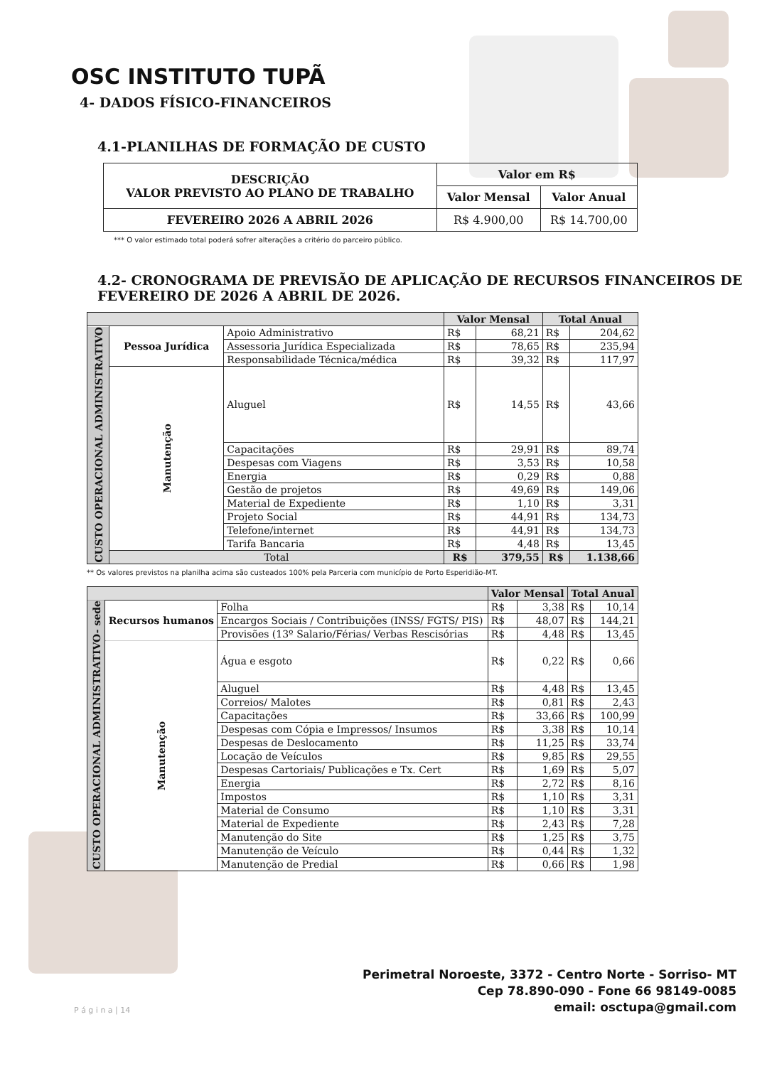OSC INSTITUTO TUPÃ
4- DADOS FÍSICO-FINANCEIROS
4.1-PLANILHAS DE FORMAÇÃO DE CUSTO
| DESCRIÇÃO VALOR PREVISTO AO PLANO DE TRABALHO | Valor em R$ | |
| --- | --- | --- |
| | Valor Mensal | Valor Anual |
| FEVEREIRO 2026 A ABRIL 2026 | R$ 4.900,00 | R$ 14.700,00 |
*** O valor estimado total poderá sofrer alterações a critério do parceiro público.
4.2- CRONOGRAMA DE PREVISÃO DE APLICAÇÃO DE RECURSOS FINANCEIROS DE FEVEREIRO DE 2026 A ABRIL DE 2026.
| | | | Valor Mensal | | Total Anual | |
| --- | --- | --- | --- | --- | --- | --- |
| CUSTO OPERACIONAL ADMINISTRATIVO | Pessoa Jurídica | Apoio Administrativo | R$ | 68,21 | R$ | 204,62 |
| | | Assessoria Jurídica Especializada | R$ | 78,65 | R$ | 235,94 |
| | | Responsabilidade Técnica/médica | R$ | 39,32 | R$ | 117,97 |
| | Manutenção | Aluguel | R$ | 14,55 | R$ | 43,66 |
| | | Capacitações | R$ | 29,91 | R$ | 89,74 |
| | | Despesas com Viagens | R$ | 3,53 | R$ | 10,58 |
| | | Energia | R$ | 0,29 | R$ | 0,88 |
| | | Gestão de projetos | R$ | 49,69 | R$ | 149,06 |
| | | Material de Expediente | R$ | 1,10 | R$ | 3,31 |
| | | Projeto Social | R$ | 44,91 | R$ | 134,73 |
| | | Telefone/internet | R$ | 44,91 | R$ | 134,73 |
| | | Tarifa Bancaria | R$ | 4,48 | R$ | 13,45 |
| | Total | | R$ | 379,55 | R$ | 1.138,66 |
** Os valores previstos na planilha acima são custeados 100% pela Parceria com município de Porto Esperidião-MT.
| | | | Valor Mensal | | Total Anual | |
| --- | --- | --- | --- | --- | --- | --- |
| CUSTO OPERACIONAL ADMINISTRATIVO- sede | Recursos humanos | Folha | R$ | 3,38 | R$ | 10,14 |
| | | Encargos Sociais / Contribuições (INSS/ FGTS/ PIS) | R$ | 48,07 | R$ | 144,21 |
| | | Provisões (13º Salario/Férias/ Verbas Rescisórias | R$ | 4,48 | R$ | 13,45 |
| | Manutenção | Água e esgoto | R$ | 0,22 | R$ | 0,66 |
| | | Aluguel | R$ | 4,48 | R$ | 13,45 |
| | | Correios/ Malotes | R$ | 0,81 | R$ | 2,43 |
| | | Capacitações | R$ | 33,66 | R$ | 100,99 |
| | | Despesas com Cópia e Impressos/ Insumos | R$ | 3,38 | R$ | 10,14 |
| | | Despesas de Deslocamento | R$ | 11,25 | R$ | 33,74 |
| | | Locação de Veículos | R$ | 9,85 | R$ | 29,55 |
| | | Despesas Cartoriais/ Publicações e Tx. Cert | R$ | 1,69 | R$ | 5,07 |
| | | Energia | R$ | 2,72 | R$ | 8,16 |
| | | Impostos | R$ | 1,10 | R$ | 3,31 |
| | | Material de Consumo | R$ | 1,10 | R$ | 3,31 |
| | | Material de Expediente | R$ | 2,43 | R$ | 7,28 |
| | | Manutenção do Site | R$ | 1,25 | R$ | 3,75 |
| | | Manutenção de Veículo | R$ | 0,44 | R$ | 1,32 |
| | | Manutenção de Predial | R$ | 0,66 | R$ | 1,98 |
Perimetral Noroeste, 3372 - Centro Norte - Sorriso- MT
Cep 78.890-090 - Fone 66 98149-0085
email: osctupa@gmail.com
P á g i n a | 14